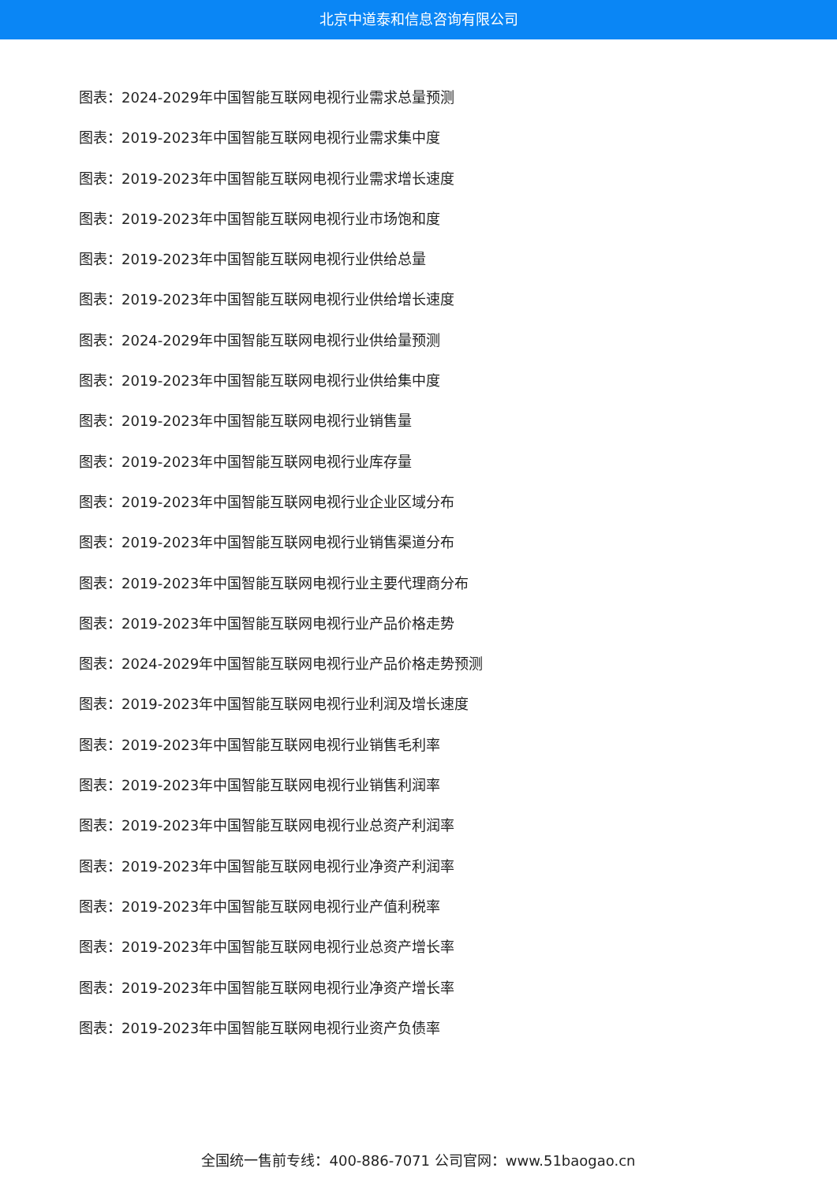北京中道泰和信息咨询有限公司
图表：2024-2029年中国智能互联网电视行业需求总量预测
图表：2019-2023年中国智能互联网电视行业需求集中度
图表：2019-2023年中国智能互联网电视行业需求增长速度
图表：2019-2023年中国智能互联网电视行业市场饱和度
图表：2019-2023年中国智能互联网电视行业供给总量
图表：2019-2023年中国智能互联网电视行业供给增长速度
图表：2024-2029年中国智能互联网电视行业供给量预测
图表：2019-2023年中国智能互联网电视行业供给集中度
图表：2019-2023年中国智能互联网电视行业销售量
图表：2019-2023年中国智能互联网电视行业库存量
图表：2019-2023年中国智能互联网电视行业企业区域分布
图表：2019-2023年中国智能互联网电视行业销售渠道分布
图表：2019-2023年中国智能互联网电视行业主要代理商分布
图表：2019-2023年中国智能互联网电视行业产品价格走势
图表：2024-2029年中国智能互联网电视行业产品价格走势预测
图表：2019-2023年中国智能互联网电视行业利润及增长速度
图表：2019-2023年中国智能互联网电视行业销售毛利率
图表：2019-2023年中国智能互联网电视行业销售利润率
图表：2019-2023年中国智能互联网电视行业总资产利润率
图表：2019-2023年中国智能互联网电视行业净资产利润率
图表：2019-2023年中国智能互联网电视行业产值利税率
图表：2019-2023年中国智能互联网电视行业总资产增长率
图表：2019-2023年中国智能互联网电视行业净资产增长率
图表：2019-2023年中国智能互联网电视行业资产负债率
全国统一售前专线：400-886-7071 公司官网：www.51baogao.cn